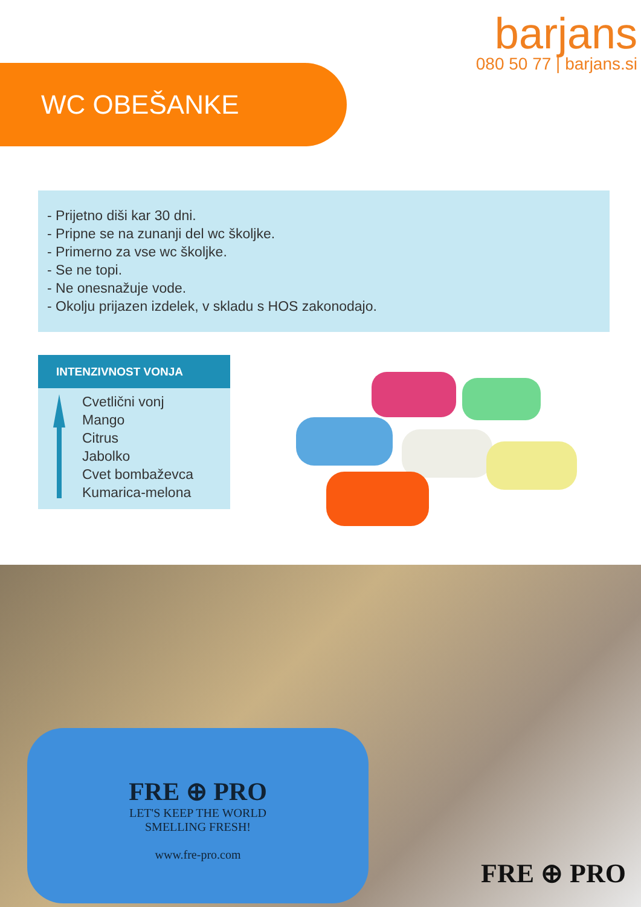barjans
080 50 77 | barjans.si
WC OBEŠANKE
- Prijetno diši kar 30 dni.
- Pripne se na zunanji del wc školjke.
- Primerno za vse wc školjke.
- Se ne topi.
- Ne onesnažuje vode.
- Okolju prijazen izdelek, v skladu s HOS zakonodajo.
INTENZIVNOST VONJA
Cvetlični vonj
Mango
Citrus
Jabolko
Cvet bombaževca
Kumarica-melona
FRE ⊕ PRO
LET'S KEEP THE WORLD
SMELLING FRESH!
www.fre-pro.com
FRE ⊕ PRO